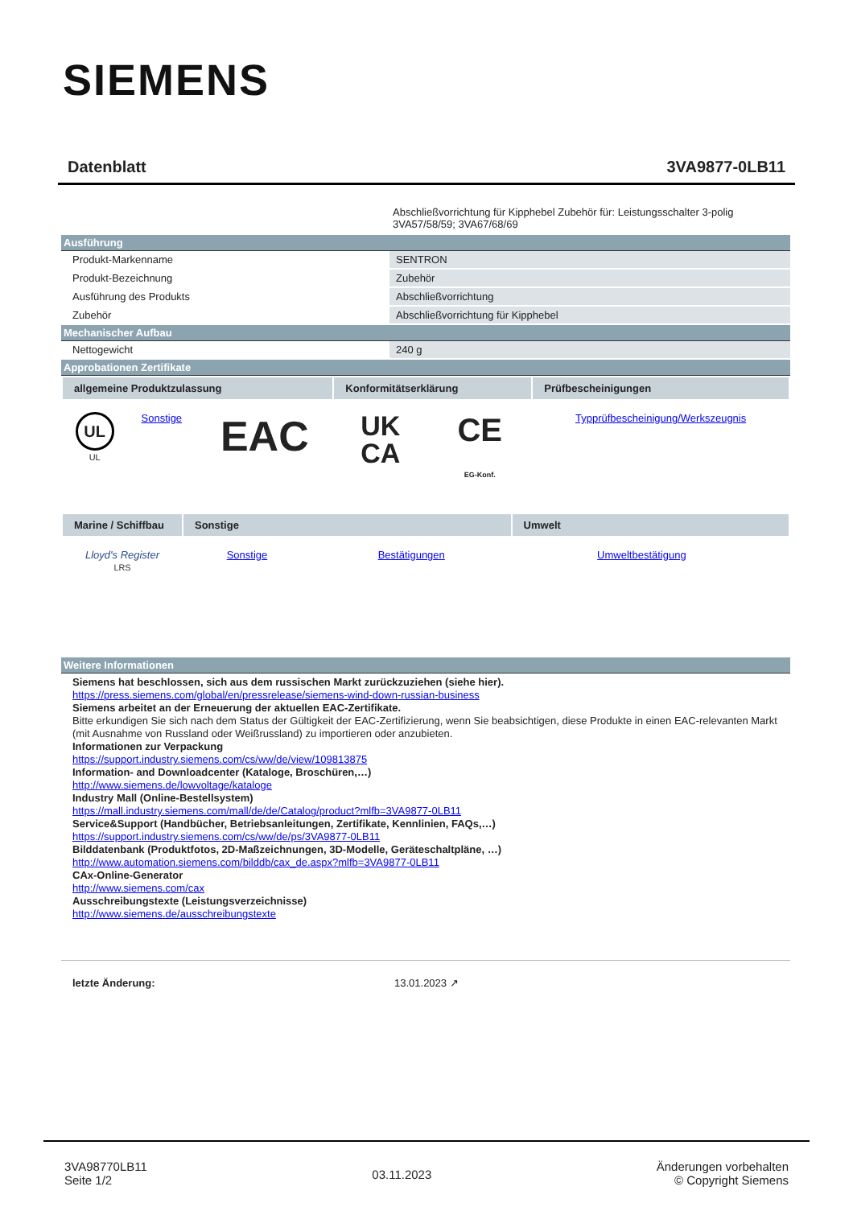SIEMENS
Datenblatt 3VA9877-0LB11
Abschließvorrichtung für Kipphebel Zubehör für: Leistungsschalter 3-polig 3VA57/58/59; 3VA67/68/69
Ausführung
| Produkt-Markenname | SENTRON |
| Produkt-Bezeichnung | Zubehör |
| Ausführung des Produkts | Abschließvorrichtung |
| Zubehör | Abschließvorrichtung für Kipphebel |
Mechanischer Aufbau
| Nettogewicht | 240 g |
Approbationen Zertifikate
| allgemeine Produktzulassung | | | Konformitätserklärung | | Prüfbescheinigungen |
| --- | --- | --- | --- | --- | --- |
| UL UL | Sonstige | EAC | UK CA | CE EG-Konf. | Typprüfbescheinigung/Werkszeugnis |
| Marine / Schiffbau | Sonstige | | Umwelt | |
| --- | --- | --- | --- | --- |
| Lloyd's Register LRS | Sonstige | Bestätigungen | Umweltbestätigung | |
Weitere Informationen
Siemens hat beschlossen, sich aus dem russischen Markt zurückzuziehen (siehe hier).
https://press.siemens.com/global/en/pressrelease/siemens-wind-down-russian-business
Siemens arbeitet an der Erneuerung der aktuellen EAC-Zertifikate.
Bitte erkundigen Sie sich nach dem Status der Gültigkeit der EAC-Zertifizierung, wenn Sie beabsichtigen, diese Produkte in einen EAC-relevanten Markt (mit Ausnahme von Russland oder Weißrussland) zu importieren oder anzubieten.
Informationen zur Verpackung
https://support.industry.siemens.com/cs/ww/de/view/109813875
Information- and Downloadcenter (Kataloge, Broschüren,…)
http://www.siemens.de/lowvoltage/kataloge
Industry Mall (Online-Bestellsystem)
https://mall.industry.siemens.com/mall/de/de/Catalog/product?mlfb=3VA9877-0LB11
Service&Support (Handbücher, Betriebsanleitungen, Zertifikate, Kennlinien, FAQs,…)
https://support.industry.siemens.com/cs/ww/de/ps/3VA9877-0LB11
Bilddatenbank (Produktfotos, 2D-Maßzeichnungen, 3D-Modelle, Geräteschaltpläne, …)
http://www.automation.siemens.com/bilddb/cax_de.aspx?mlfb=3VA9877-0LB11
CAx-Online-Generator
http://www.siemens.com/cax
Ausschreibungstexte (Leistungsverzeichnisse)
http://www.siemens.de/ausschreibungstexte
letzte Änderung: 13.01.2023 ↗
3VA98770LB11
Seite 1/2
03.11.2023
Änderungen vorbehalten
© Copyright Siemens